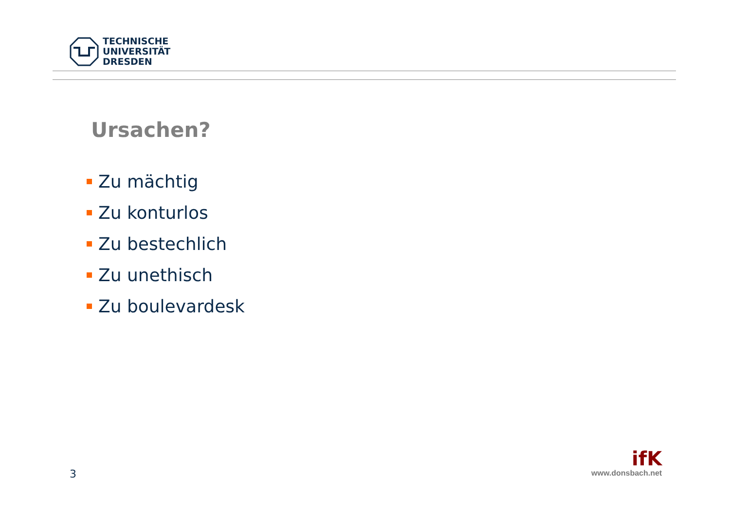TECHNISCHE
UNIVERSITÄT
DRESDEN
Ursachen?
Zu mächtig
Zu konturlos
Zu bestechlich
Zu unethisch
Zu boulevardesk
3
ifK
www.donsbach.net